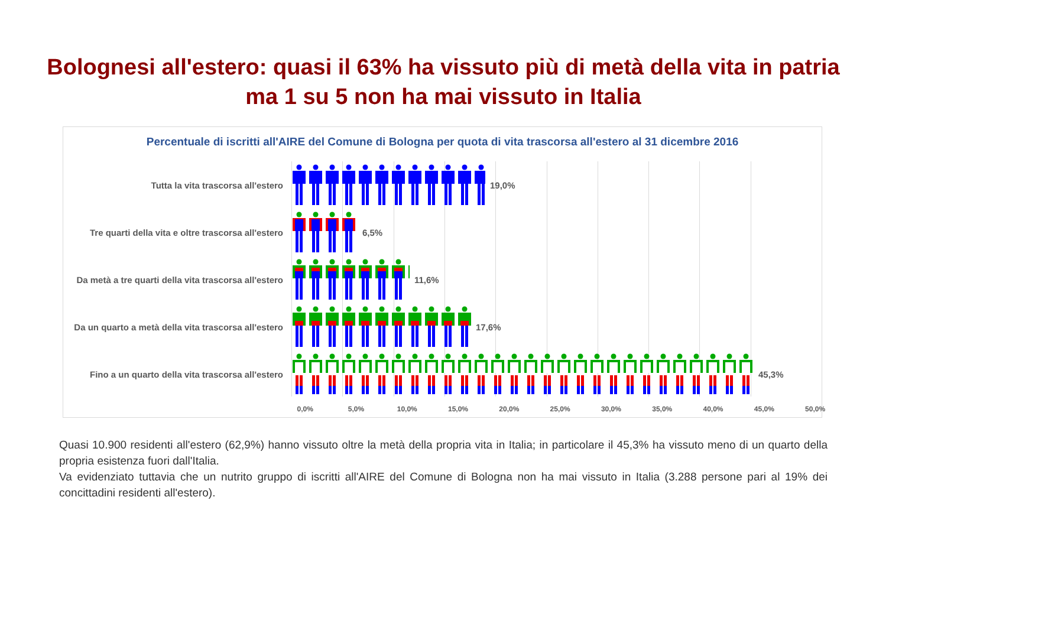Bolognesi all'estero: quasi il 63% ha vissuto più di metà della vita in patria
ma 1 su 5 non ha mai vissuto in Italia
Percentuale di iscritti all'AIRE del Comune di Bologna per quota di vita trascorsa all'estero al 31 dicembre 2016
Tutta la vita trascorsa all'estero 19,0%
Tre quarti della vita e oltre trascorsa all'estero 6,5%
Da metà a tre quarti della vita trascorsa all'estero 11,6%
Da un quarto a metà della vita trascorsa all'estero 17,6%
Fino a un quarto della vita trascorsa all'estero 45,3%
0,0% 5,0% 10,0% 15,0% 20,0% 25,0% 30,0% 35,0% 40,0% 45,0% 50,0%
Quasi 10.900 residenti all'estero (62,9%) hanno vissuto oltre la metà della propria vita in Italia; in particolare il 45,3% ha vissuto meno di un quarto della propria esistenza fuori dall'Italia.
Va evidenziato tuttavia che un nutrito gruppo di iscritti all'AIRE del Comune di Bologna non ha mai vissuto in Italia (3.288 persone pari al 19% dei concittadini residenti all'estero).